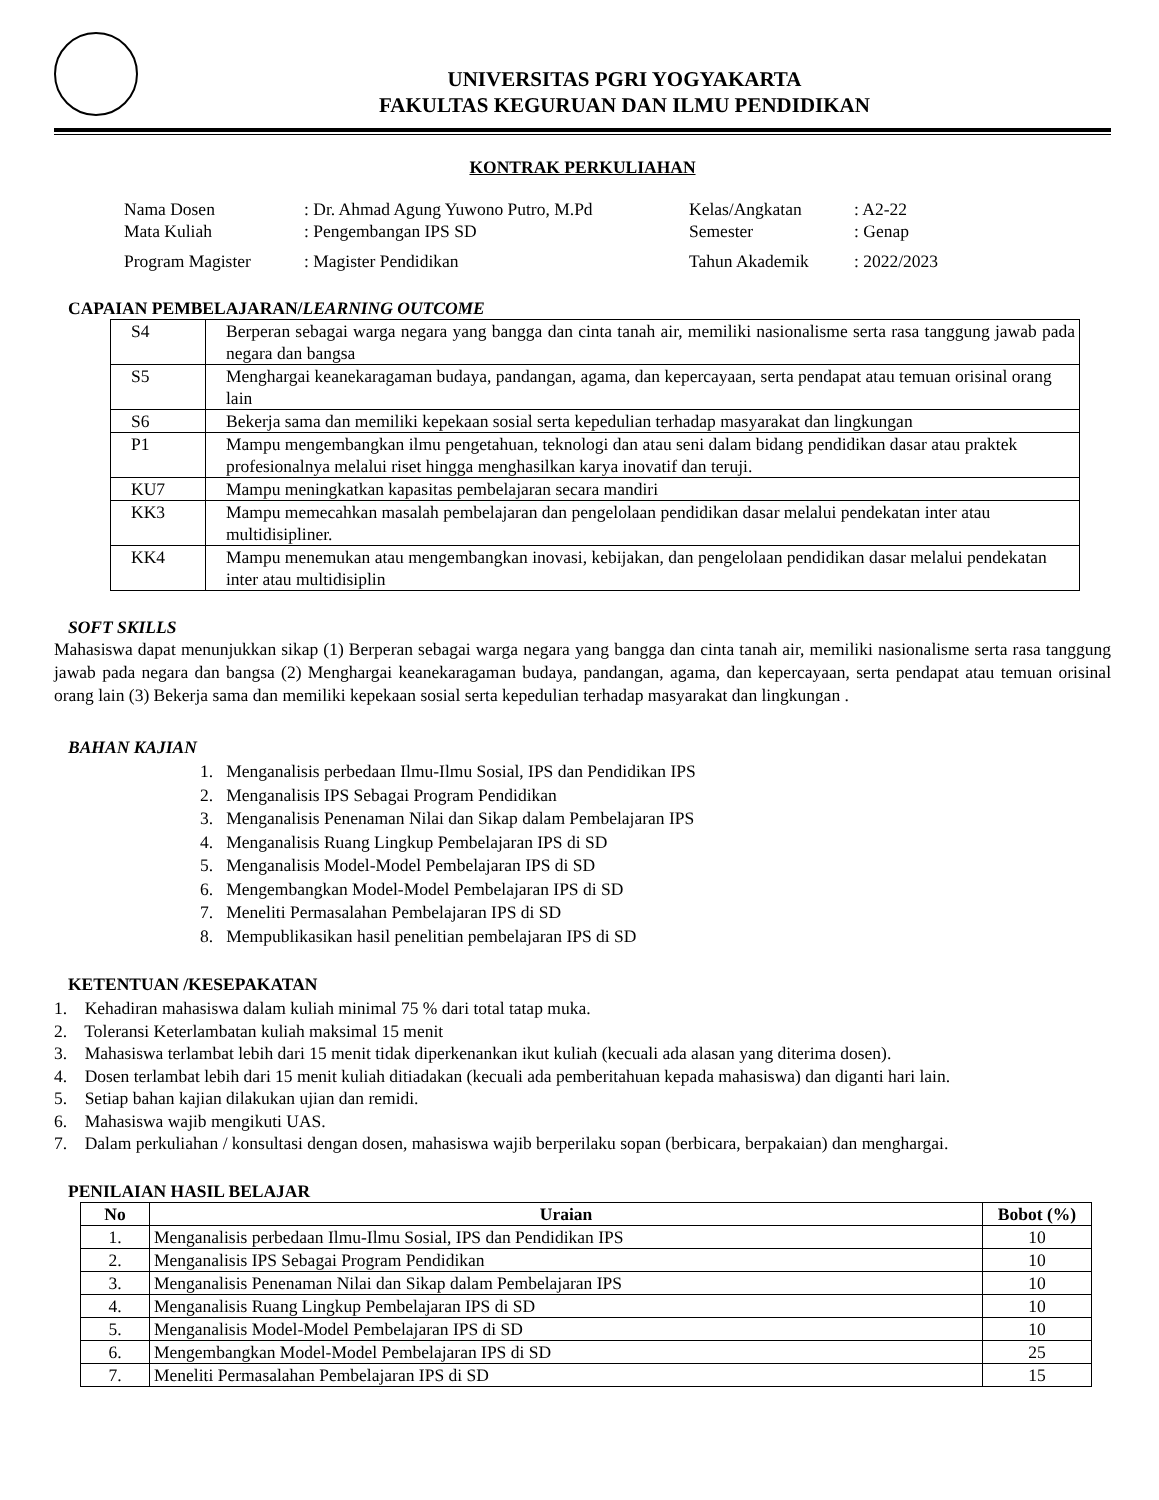UNIVERSITAS PGRI YOGYAKARTA
FAKULTAS KEGURUAN DAN ILMU PENDIDIKAN
KONTRAK PERKULIAHAN
| Nama Dosen | : Dr. Ahmad Agung Yuwono Putro, M.Pd | Kelas/Angkatan | : A2-22 |
| Mata Kuliah | : Pengembangan IPS SD | Semester | : Genap |
| Program Magister | : Magister Pendidikan | Tahun Akademik | : 2022/2023 |
CAPAIAN PEMBELAJARAN/LEARNING OUTCOME
| S4 | Berperan sebagai warga negara yang bangga dan cinta tanah air, memiliki nasionalisme serta rasa tanggung jawab pada negara dan bangsa |
| S5 | Menghargai keanekaragaman budaya, pandangan, agama, dan kepercayaan, serta pendapat atau temuan orisinal orang lain |
| S6 | Bekerja sama dan memiliki kepekaan sosial serta kepedulian terhadap masyarakat dan lingkungan |
| P1 | Mampu mengembangkan ilmu pengetahuan, teknologi dan atau seni dalam bidang pendidikan dasar atau praktek profesionalnya melalui riset hingga menghasilkan karya inovatif dan teruji. |
| KU7 | Mampu meningkatkan kapasitas pembelajaran secara mandiri |
| KK3 | Mampu memecahkan masalah pembelajaran dan pengelolaan pendidikan dasar melalui pendekatan inter atau multidisipliner. |
| KK4 | Mampu menemukan atau mengembangkan inovasi, kebijakan, dan pengelolaan pendidikan dasar melalui pendekatan inter atau multidisiplin |
SOFT SKILLS
Mahasiswa dapat menunjukkan sikap (1) Berperan sebagai warga negara yang bangga dan cinta tanah air, memiliki nasionalisme serta rasa tanggung jawab pada negara dan bangsa (2) Menghargai keanekaragaman budaya, pandangan, agama, dan kepercayaan, serta pendapat atau temuan orisinal orang lain (3) Bekerja sama dan memiliki kepekaan sosial serta kepedulian terhadap masyarakat dan lingkungan .
BAHAN KAJIAN
1. Menganalisis perbedaan Ilmu-Ilmu Sosial, IPS dan Pendidikan IPS
2. Menganalisis IPS Sebagai Program Pendidikan
3. Menganalisis Penenaman Nilai dan Sikap dalam Pembelajaran IPS
4. Menganalisis Ruang Lingkup Pembelajaran IPS di SD
5. Menganalisis Model-Model Pembelajaran IPS di SD
6. Mengembangkan Model-Model Pembelajaran IPS di SD
7. Meneliti Permasalahan Pembelajaran IPS di SD
8. Mempublikasikan hasil penelitian pembelajaran IPS di SD
KETENTUAN /KESEPAKATAN
1. Kehadiran mahasiswa dalam kuliah minimal 75 % dari total tatap muka.
2. Toleransi Keterlambatan kuliah maksimal 15 menit
3. Mahasiswa terlambat lebih dari 15 menit tidak diperkenankan ikut kuliah (kecuali ada alasan yang diterima dosen).
4. Dosen terlambat lebih dari 15 menit kuliah ditiadakan (kecuali ada pemberitahuan kepada mahasiswa) dan diganti hari lain.
5. Setiap bahan kajian dilakukan ujian dan remidi.
6. Mahasiswa wajib mengikuti UAS.
7. Dalam perkuliahan / konsultasi dengan dosen, mahasiswa wajib berperilaku sopan (berbicara, berpakaian) dan menghargai.
PENILAIAN HASIL BELAJAR
| No | Uraian | Bobot (%) |
| --- | --- | --- |
| 1. | Menganalisis perbedaan Ilmu-Ilmu Sosial, IPS dan Pendidikan IPS | 10 |
| 2. | Menganalisis IPS Sebagai Program Pendidikan | 10 |
| 3. | Menganalisis Penenaman Nilai dan Sikap dalam Pembelajaran IPS | 10 |
| 4. | Menganalisis Ruang Lingkup Pembelajaran IPS di SD | 10 |
| 5. | Menganalisis Model-Model Pembelajaran IPS di SD | 10 |
| 6. | Mengembangkan Model-Model Pembelajaran IPS di SD | 25 |
| 7. | Meneliti Permasalahan Pembelajaran IPS di SD | 15 |